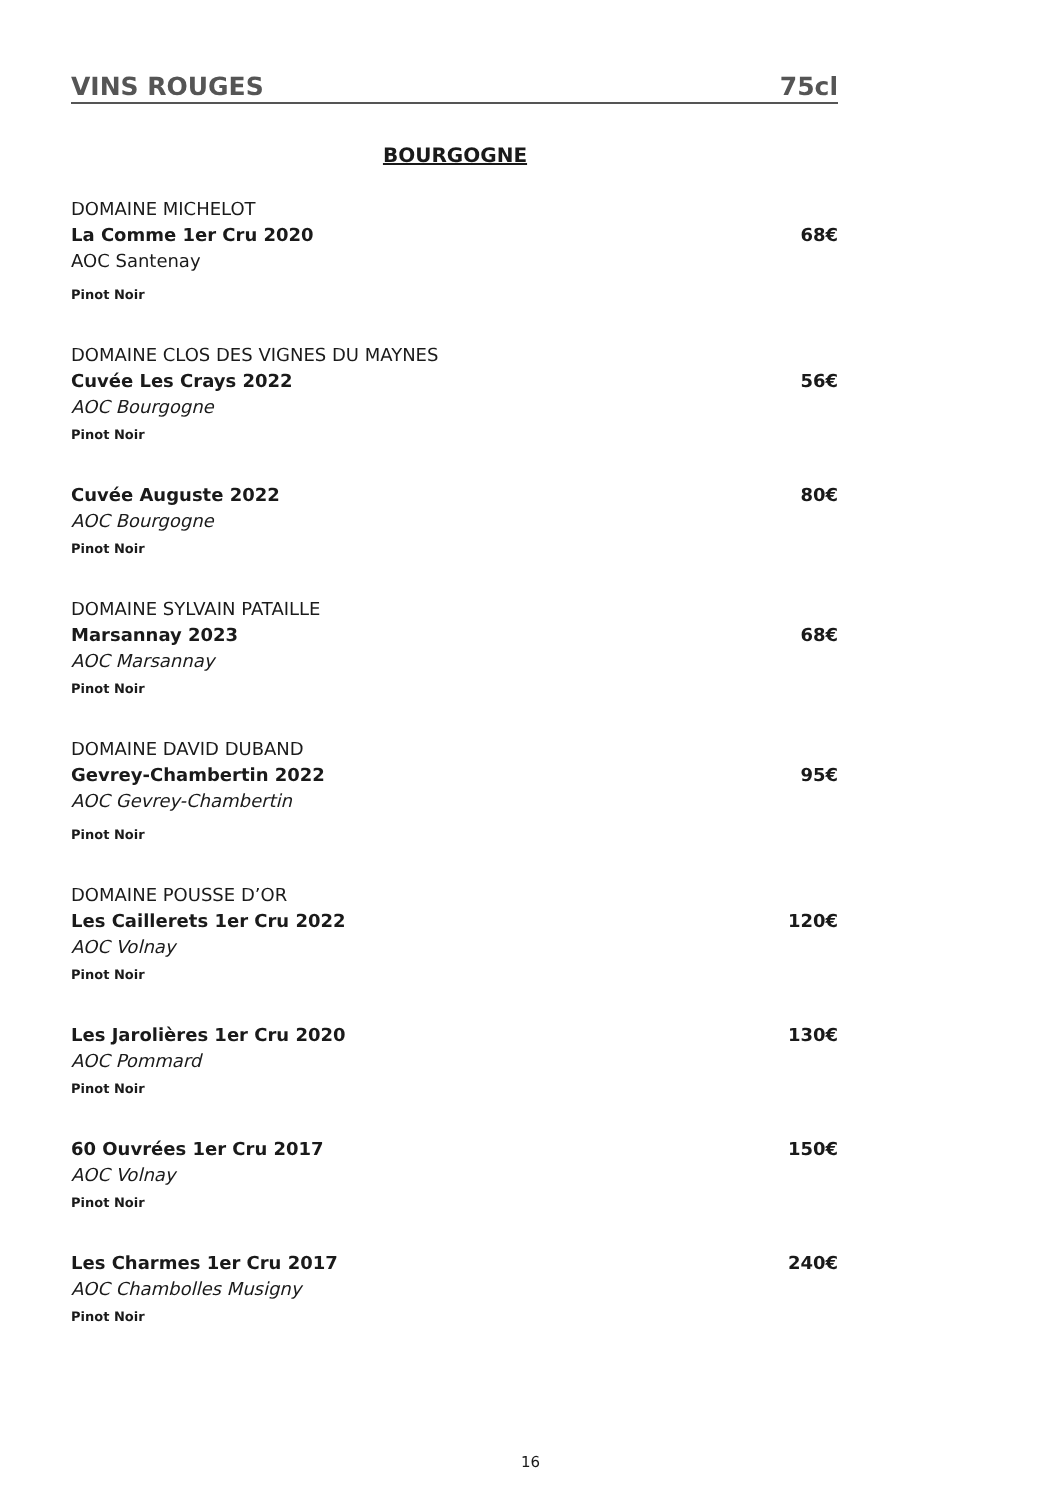VINS ROUGES 75cl
BOURGOGNE
DOMAINE MICHELOT
La Comme 1er Cru 2020 68€
AOC Santenay
Pinot Noir
DOMAINE CLOS DES VIGNES DU MAYNES
Cuvée Les Crays 2022 56€
AOC Bourgogne
Pinot Noir
Cuvée Auguste 2022 80€
AOC Bourgogne
Pinot Noir
DOMAINE SYLVAIN PATAILLE
Marsannay 2023 68€
AOC Marsannay
Pinot Noir
DOMAINE DAVID DUBAND
Gevrey-Chambertin 2022 95€
AOC Gevrey-Chambertin
Pinot Noir
DOMAINE POUSSE D’OR
Les Caillerets 1er Cru 2022 120€
AOC Volnay
Pinot Noir
Les Jarolières 1er Cru 2020 130€
AOC Pommard
Pinot Noir
60 Ouvrées 1er Cru 2017 150€
AOC Volnay
Pinot Noir
Les Charmes 1er Cru 2017 240€
AOC Chambolles Musigny
Pinot Noir
16